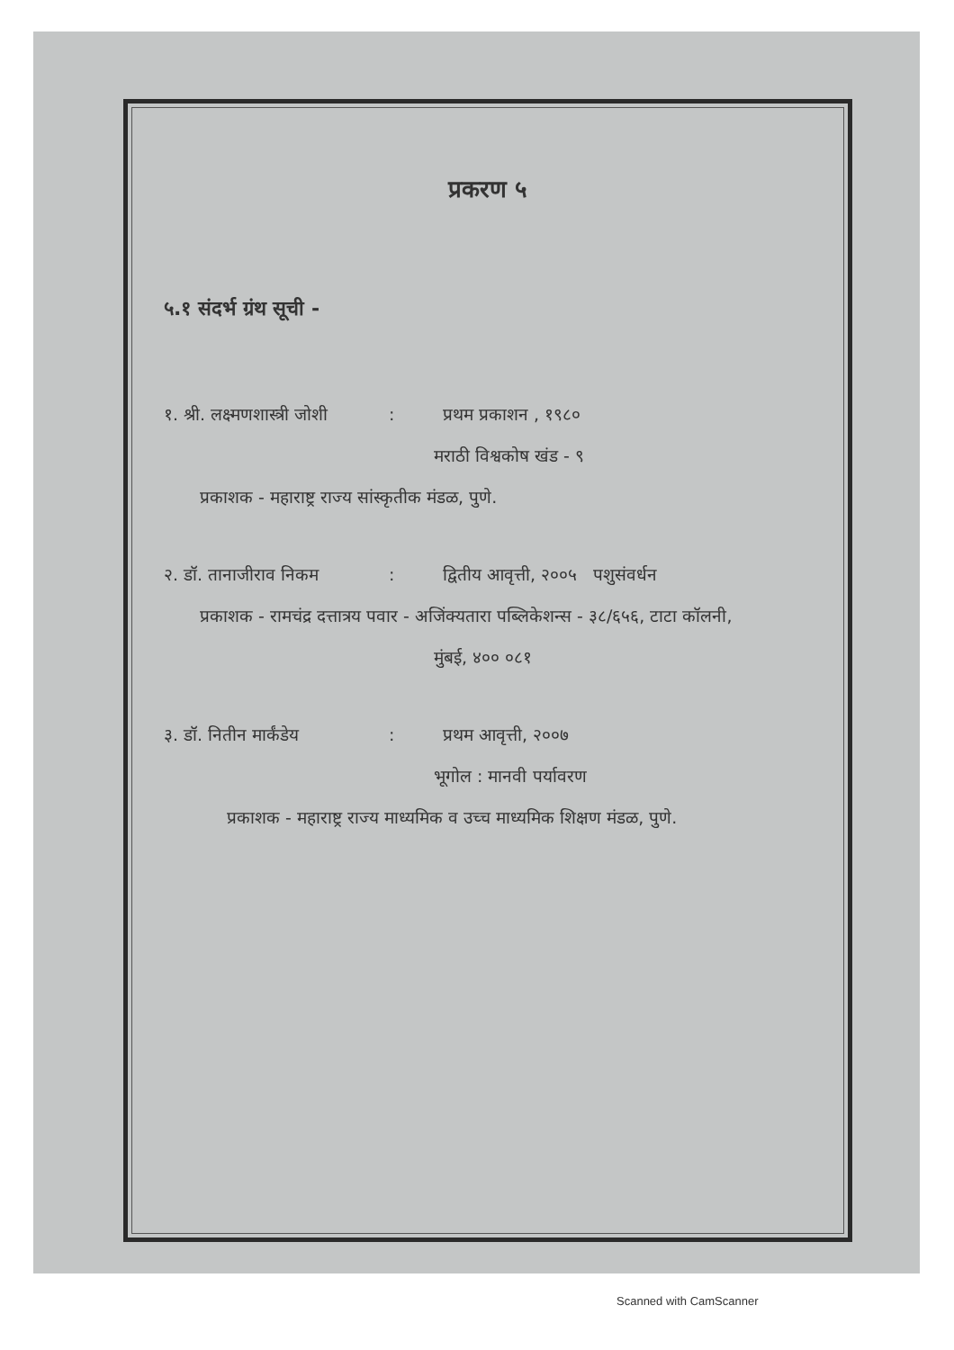प्रकरण ५
५.१ संदर्भ ग्रंथ सूची -
१. श्री. लक्ष्मणशास्त्री जोशी: प्रथम प्रकाशन , १९८०
मराठी विश्वकोष खंड - ९
प्रकाशक - महाराष्ट्र राज्य सांस्कृतीक मंडळ, पुणे.
२. डॉ. तानाजीराव निकम: द्वितीय आवृत्ती, २००५ पशुसंवर्धन
प्रकाशक - रामचंद्र दत्तात्रय पवार - अजिंक्यतारा पब्लिकेशन्स - ३८/६५६, टाटा कॉलनी,
मुंबई, ४०० ०८१
३. डॉ. नितीन मार्कंडेय: प्रथम आवृत्ती, २००७
भूगोल : मानवी पर्यावरण
प्रकाशक - महाराष्ट्र राज्य माध्यमिक व उच्च माध्यमिक शिक्षण मंडळ, पुणे.
Scanned with CamScanner